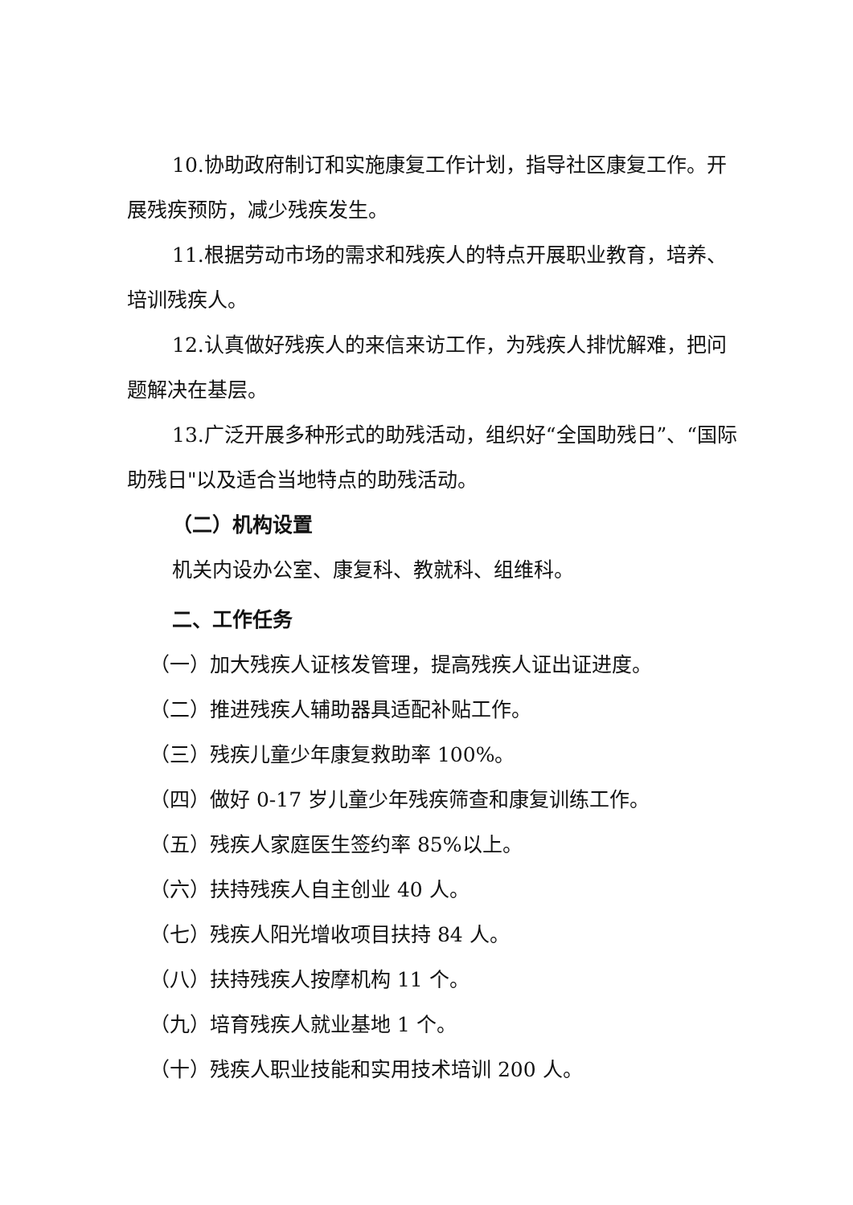10.协助政府制订和实施康复工作计划，指导社区康复工作。开展残疾预防，减少残疾发生。
11.根据劳动市场的需求和残疾人的特点开展职业教育，培养、培训残疾人。
12.认真做好残疾人的来信来访工作，为残疾人排忧解难，把问题解决在基层。
13.广泛开展多种形式的助残活动，组织好“全国助残日”、“国际助残日"以及适合当地特点的助残活动。
（二）机构设置
机关内设办公室、康复科、教就科、组维科。
二、工作任务
（一）加大残疾人证核发管理，提高残疾人证出证进度。
（二）推进残疾人辅助器具适配补贴工作。
（三）残疾儿童少年康复救助率 100%。
（四）做好 0-17 岁儿童少年残疾筛查和康复训练工作。
（五）残疾人家庭医生签约率 85%以上。
（六）扶持残疾人自主创业 40 人。
（七）残疾人阳光增收项目扶持 84 人。
（八）扶持残疾人按摩机构 11 个。
（九）培育残疾人就业基地 1 个。
（十）残疾人职业技能和实用技术培训 200 人。